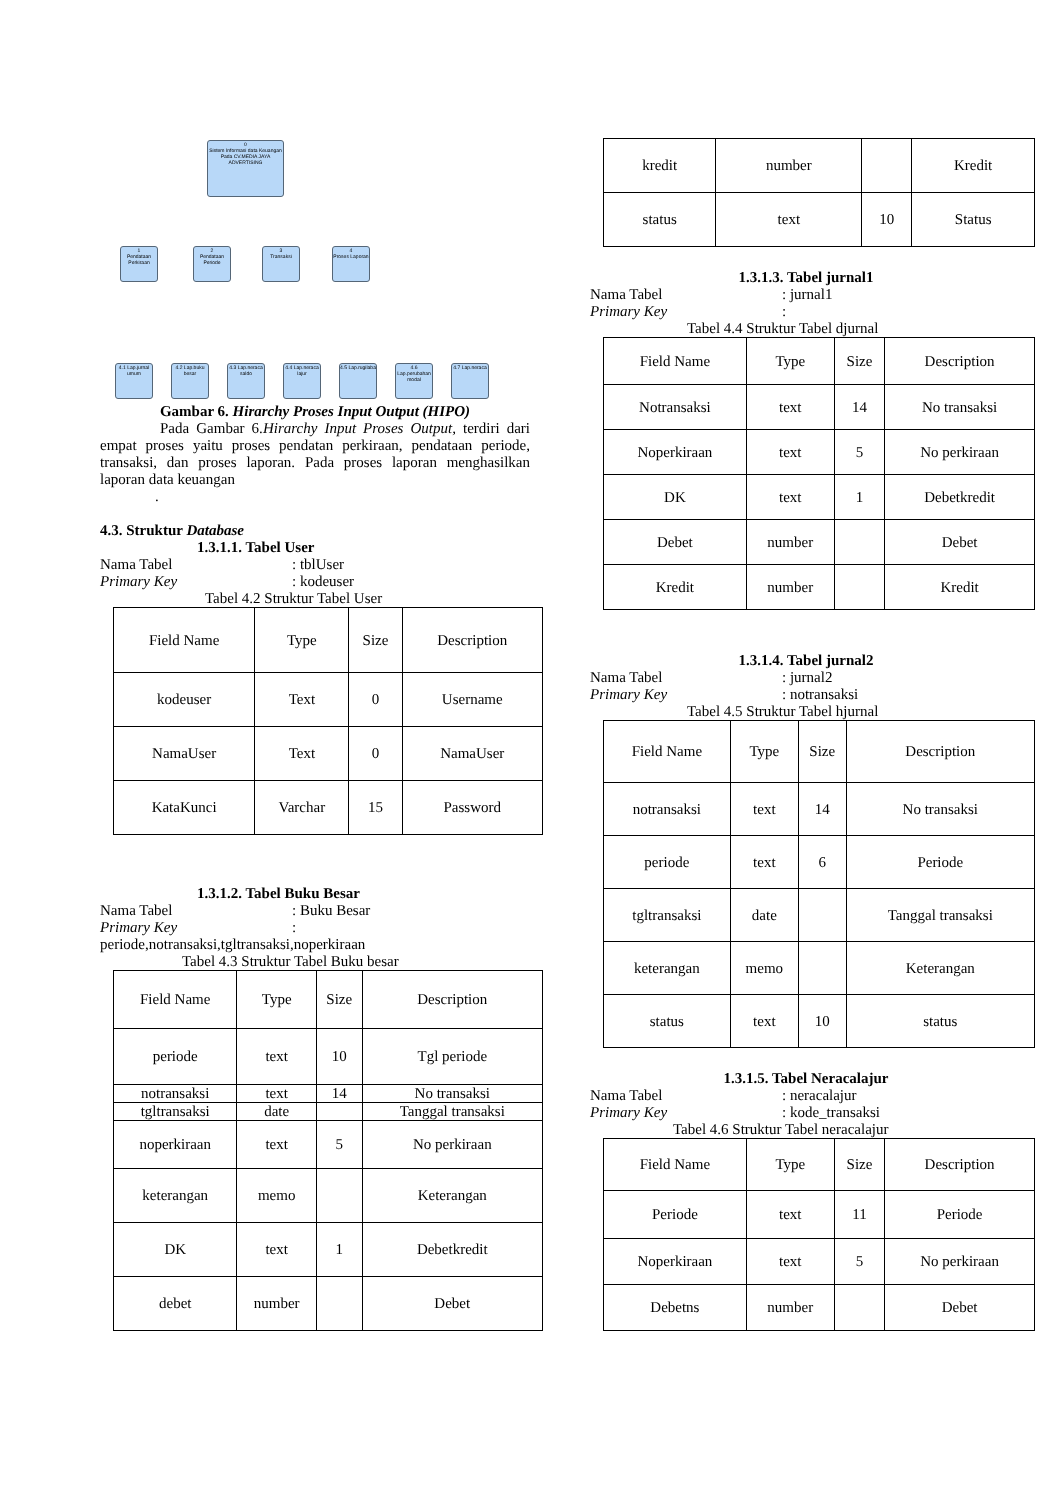0
Sistem Informasi data Keuangan Pada CV.MEDIA JAYA ADVERTISING
1
Pendataan Perkiraan
2
Pendataan Periode
3
Transaksi
4
Proses Laporan
4.1 Lap.jurnal umum
4.2 Lap.buku besar
4.3 Lap.neraca saldo
4.4 Lap.neraca lajur
4.5 Lap.rugilaba
4.6 Lap.perubahan modal
4.7 Lap.neraca
Gambar 6. Hirarchy Proses Input Output (HIPO)
Pada Gambar 6.Hirarchy Input Proses Output, terdiri dari empat proses yaitu proses pendatan perkiraan, pendataan periode, transaksi, dan proses laporan. Pada proses laporan menghasilkan laporan data keuangan
.
4.3. Struktur Database
1.3.1.1. Tabel User
Nama Tabel: tblUser
Primary Key: kodeuser
Tabel 4.2 Struktur Tabel User
| Field Name | Type | Size | Description |
| kodeuser | Text | 0 | Username |
| NamaUser | Text | 0 | NamaUser |
| KataKunci | Varchar | 15 | Password |
1.3.1.2. Tabel Buku Besar
Nama Tabel: Buku Besar
Primary Key:
periode,notransaksi,tgltransaksi,noperkiraan
Tabel 4.3 Struktur Tabel Buku besar
| Field Name | Type | Size | Description |
| periode | text | 10 | Tgl periode |
| notransaksi | text | 14 | No transaksi |
| tgltransaksi | date | | Tanggal transaksi |
| noperkiraan | text | 5 | No perkiraan |
| keterangan | memo | | Keterangan |
| DK | text | 1 | Debetkredit |
| debet | number | | Debet |
| kredit | number | | Kredit |
| status | text | 10 | Status |
1.3.1.3. Tabel jurnal1
Nama Tabel: jurnal1
Primary Key:
Tabel 4.4 Struktur Tabel djurnal
| Field Name | Type | Size | Description |
| Notransaksi | text | 14 | No transaksi |
| Noperkiraan | text | 5 | No perkiraan |
| DK | text | 1 | Debetkredit |
| Debet | number | | Debet |
| Kredit | number | | Kredit |
1.3.1.4. Tabel jurnal2
Nama Tabel: jurnal2
Primary Key: notransaksi
Tabel 4.5 Struktur Tabel hjurnal
| Field Name | Type | Size | Description |
| notransaksi | text | 14 | No transaksi |
| periode | text | 6 | Periode |
| tgltransaksi | date | | Tanggal transaksi |
| keterangan | memo | | Keterangan |
| status | text | 10 | status |
1.3.1.5. Tabel Neracalajur
Nama Tabel: neracalajur
Primary Key: kode_transaksi
Tabel 4.6 Struktur Tabel neracalajur
| Field Name | Type | Size | Description |
| Periode | text | 11 | Periode |
| Noperkiraan | text | 5 | No perkiraan |
| Debetns | number | | Debet |